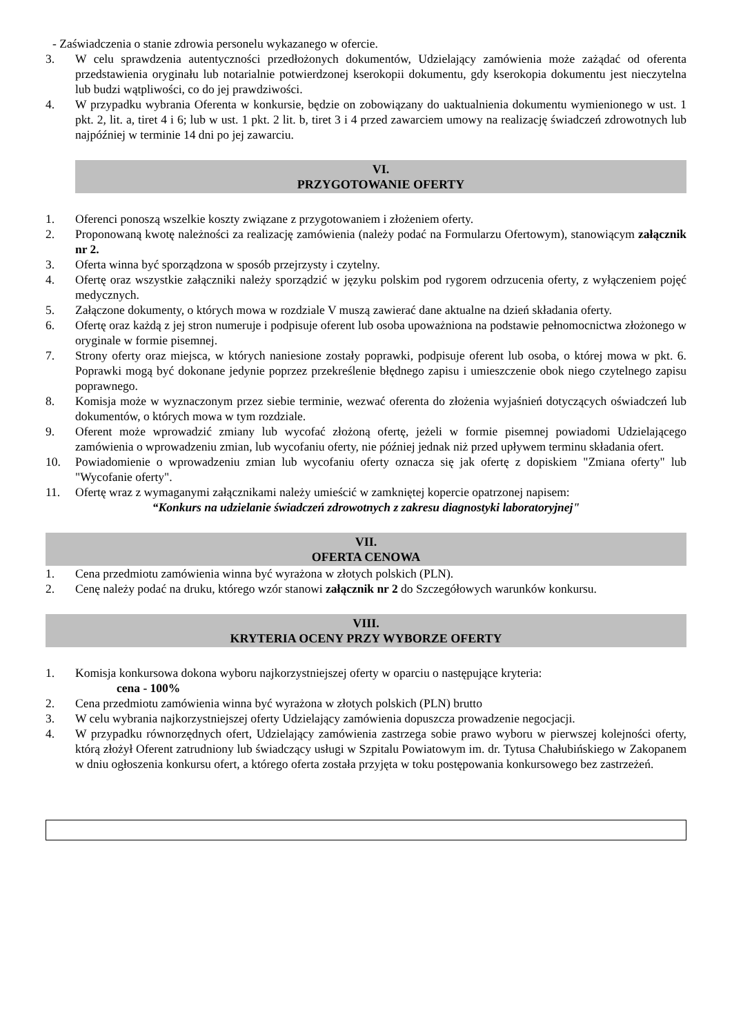- Zaświadczenia o stanie zdrowia personelu wykazanego w ofercie.
3. W celu sprawdzenia autentyczności przedłożonych dokumentów, Udzielający zamówienia może zażądać od oferenta przedstawienia oryginału lub notarialnie potwierdzonej kserokopii dokumentu, gdy kserokopia dokumentu jest nieczytelna lub budzi wątpliwości, co do jej prawdziwości.
4. W przypadku wybrania Oferenta w konkursie, będzie on zobowiązany do uaktualnienia dokumentu wymienionego w ust. 1 pkt. 2, lit. a, tiret 4 i 6; lub w ust. 1 pkt. 2 lit. b, tiret 3 i 4 przed zawarciem umowy na realizację świadczeń zdrowotnych lub najpóźniej w terminie 14 dni po jej zawarciu.
VI.
PRZYGOTOWANIE OFERTY
1. Oferenci ponoszą wszelkie koszty związane z przygotowaniem i złożeniem oferty.
2. Proponowaną kwotę należności za realizację zamówienia (należy podać na Formularzu Ofertowym), stanowiącym załącznik nr 2.
3. Oferta winna być sporządzona w sposób przejrzysty i czytelny.
4. Ofertę oraz wszystkie załączniki należy sporządzić w języku polskim pod rygorem odrzucenia oferty, z wyłączeniem pojęć medycznych.
5. Załączone dokumenty, o których mowa w rozdziale V muszą zawierać dane aktualne na dzień składania oferty.
6. Ofertę oraz każdą z jej stron numeruje i podpisuje oferent lub osoba upoważniona na podstawie pełnomocnictwa złożonego w oryginale w formie pisemnej.
7. Strony oferty oraz miejsca, w których naniesione zostały poprawki, podpisuje oferent lub osoba, o której mowa w pkt. 6. Poprawki mogą być dokonane jedynie poprzez przekreślenie błędnego zapisu i umieszczenie obok niego czytelnego zapisu poprawnego.
8. Komisja może w wyznaczonym przez siebie terminie, wezwać oferenta do złożenia wyjaśnień dotyczących oświadczeń lub dokumentów, o których mowa w tym rozdziale.
9. Oferent może wprowadzić zmiany lub wycofać złożoną ofertę, jeżeli w formie pisemnej powiadomi Udzielającego zamówienia o wprowadzeniu zmian, lub wycofaniu oferty, nie później jednak niż przed upływem terminu składania ofert.
10. Powiadomienie o wprowadzeniu zmian lub wycofaniu oferty oznacza się jak ofertę z dopiskiem "Zmiana oferty" lub "Wycofanie oferty".
11. Ofertę wraz z wymaganymi załącznikami należy umieścić w zamkniętej kopercie opatrzonej napisem:
“Konkurs na udzielanie świadczeń zdrowotnych z zakresu diagnostyki laboratoryjnej"
VII.
OFERTA CENOWA
1. Cena przedmiotu zamówienia winna być wyrażona w złotych polskich (PLN).
2. Cenę należy podać na druku, którego wzór stanowi załącznik nr 2 do Szczegółowych warunków konkursu.
VIII.
KRYTERIA OCENY PRZY WYBORZE OFERTY
1. Komisja konkursowa dokona wyboru najkorzystniejszej oferty w oparciu o następujące kryteria:
cena - 100%
2. Cena przedmiotu zamówienia winna być wyrażona w złotych polskich (PLN) brutto
3. W celu wybrania najkorzystniejszej oferty Udzielający zamówienia dopuszcza prowadzenie negocjacji.
4. W przypadku równorzędnych ofert, Udzielający zamówienia zastrzega sobie prawo wyboru w pierwszej kolejności oferty, którą złożył Oferent zatrudniony lub świadczący usługi w Szpitalu Powiatowym im. dr. Tytusa Chałubińskiego w Zakopanem w dniu ogłoszenia konkursu ofert, a którego oferta została przyjęta w toku postępowania konkursowego bez zastrzeżeń.